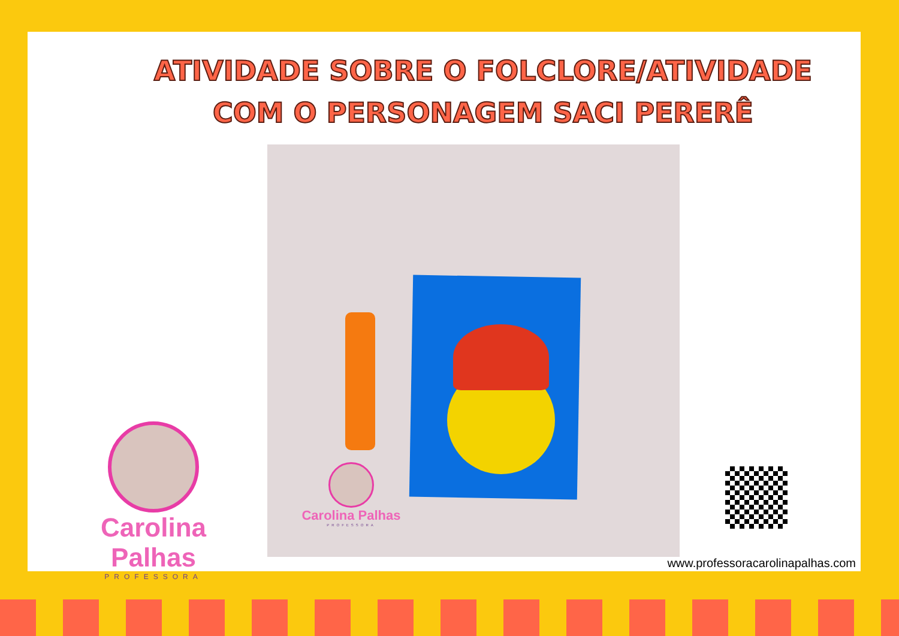ATIVIDADE SOBRE O FOLCLORE/ATIVIDADE COM O PERSONAGEM SACI PERERÊ
Carolina Palhas
PROFESSORA
Carolina Palhas
PROFESSORA
www.professoracarolinapalhas.com